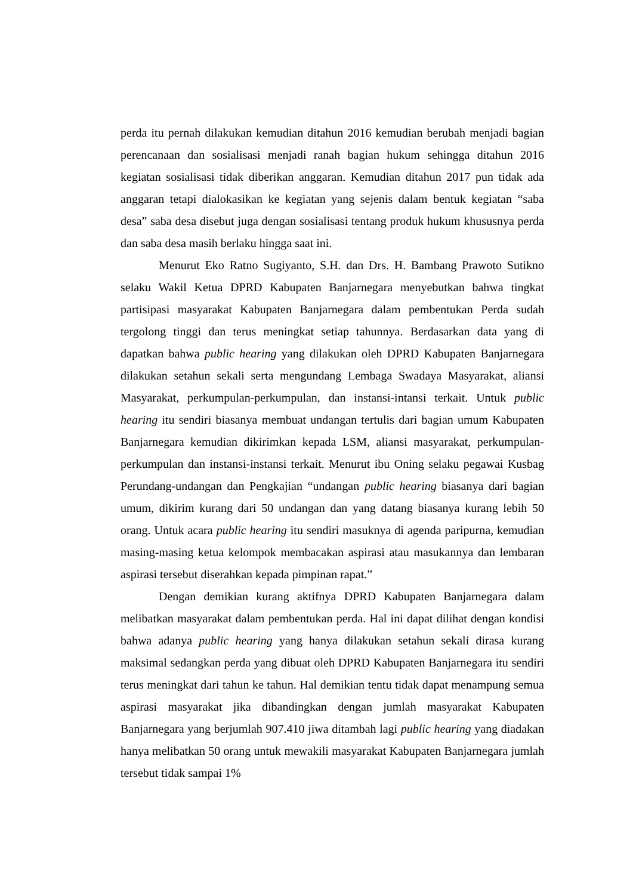perda itu pernah dilakukan kemudian ditahun 2016 kemudian berubah menjadi bagian perencanaan dan sosialisasi menjadi ranah bagian hukum sehingga ditahun 2016 kegiatan sosialisasi tidak diberikan anggaran. Kemudian ditahun 2017 pun tidak ada anggaran tetapi dialokasikan ke kegiatan yang sejenis dalam bentuk kegiatan “saba desa” saba desa disebut juga dengan sosialisasi tentang produk hukum khususnya perda dan saba desa masih berlaku hingga saat ini.
Menurut Eko Ratno Sugiyanto, S.H. dan Drs. H. Bambang Prawoto Sutikno selaku Wakil Ketua DPRD Kabupaten Banjarnegara menyebutkan bahwa tingkat partisipasi masyarakat Kabupaten Banjarnegara dalam pembentukan Perda sudah tergolong tinggi dan terus meningkat setiap tahunnya. Berdasarkan data yang di dapatkan bahwa public hearing yang dilakukan oleh DPRD Kabupaten Banjarnegara dilakukan setahun sekali serta mengundang Lembaga Swadaya Masyarakat, aliansi Masyarakat, perkumpulan-perkumpulan, dan instansi-intansi terkait. Untuk public hearing itu sendiri biasanya membuat undangan tertulis dari bagian umum Kabupaten Banjarnegara kemudian dikirimkan kepada LSM, aliansi masyarakat, perkumpulan-perkumpulan dan instansi-instansi terkait. Menurut ibu Oning selaku pegawai Kusbag Perundang-undangan dan Pengkajian “undangan public hearing biasanya dari bagian umum, dikirim kurang dari 50 undangan dan yang datang biasanya kurang lebih 50 orang. Untuk acara public hearing itu sendiri masuknya di agenda paripurna, kemudian masing-masing ketua kelompok membacakan aspirasi atau masukannya dan lembaran aspirasi tersebut diserahkan kepada pimpinan rapat.”
Dengan demikian kurang aktifnya DPRD Kabupaten Banjarnegara dalam melibatkan masyarakat dalam pembentukan perda. Hal ini dapat dilihat dengan kondisi bahwa adanya public hearing yang hanya dilakukan setahun sekali dirasa kurang maksimal sedangkan perda yang dibuat oleh DPRD Kabupaten Banjarnegara itu sendiri terus meningkat dari tahun ke tahun. Hal demikian tentu tidak dapat menampung semua aspirasi masyarakat jika dibandingkan dengan jumlah masyarakat Kabupaten Banjarnegara yang berjumlah 907.410 jiwa ditambah lagi public hearing yang diadakan hanya melibatkan 50 orang untuk mewakili masyarakat Kabupaten Banjarnegara jumlah tersebut tidak sampai 1%